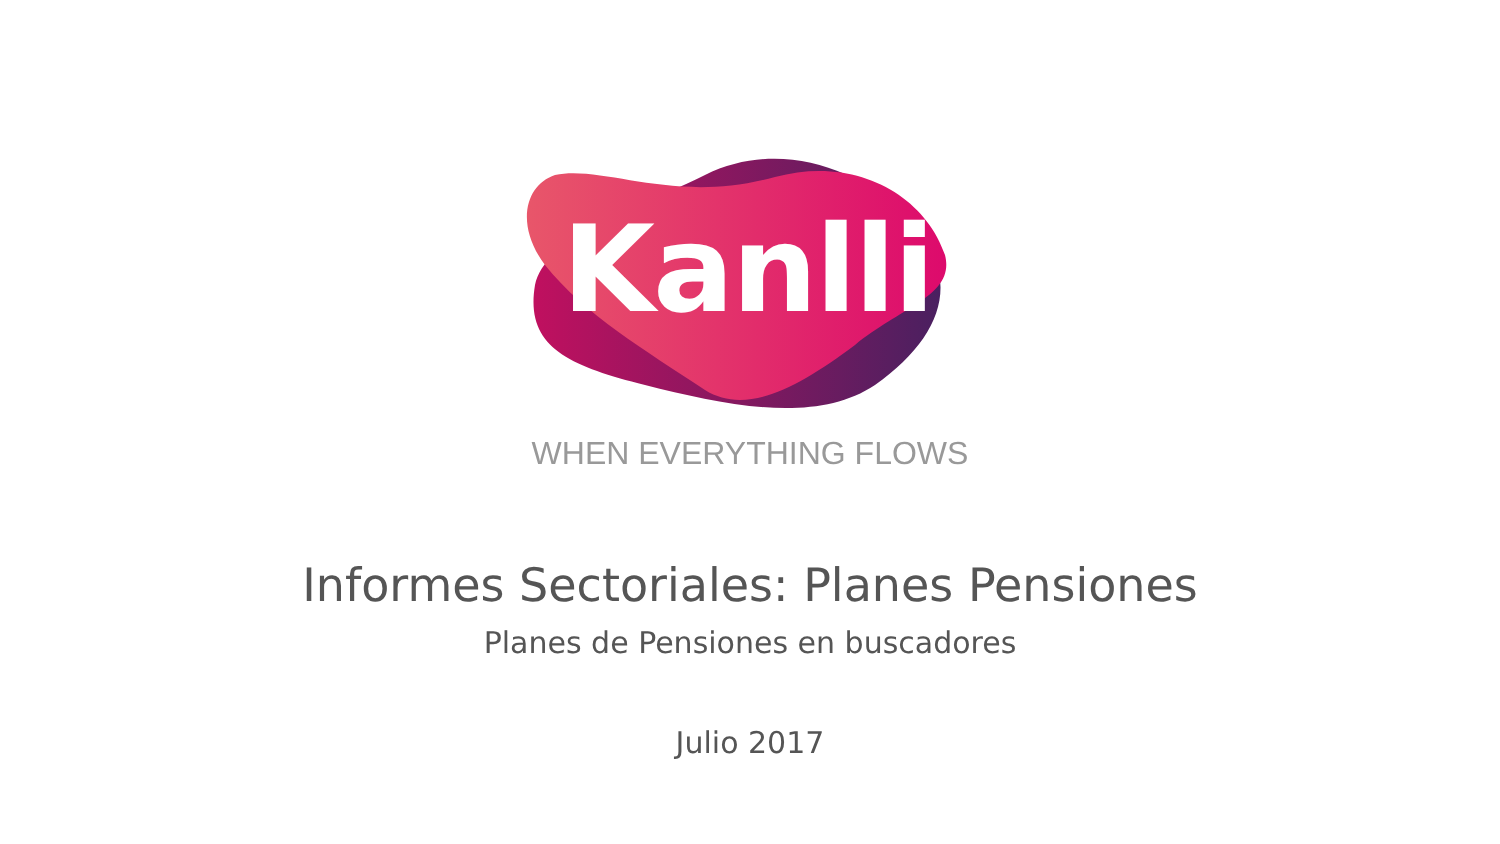Kanlli
WHEN EVERYTHING FLOWS
Informes Sectoriales: Planes Pensiones
Planes de Pensiones en buscadores
Julio 2017